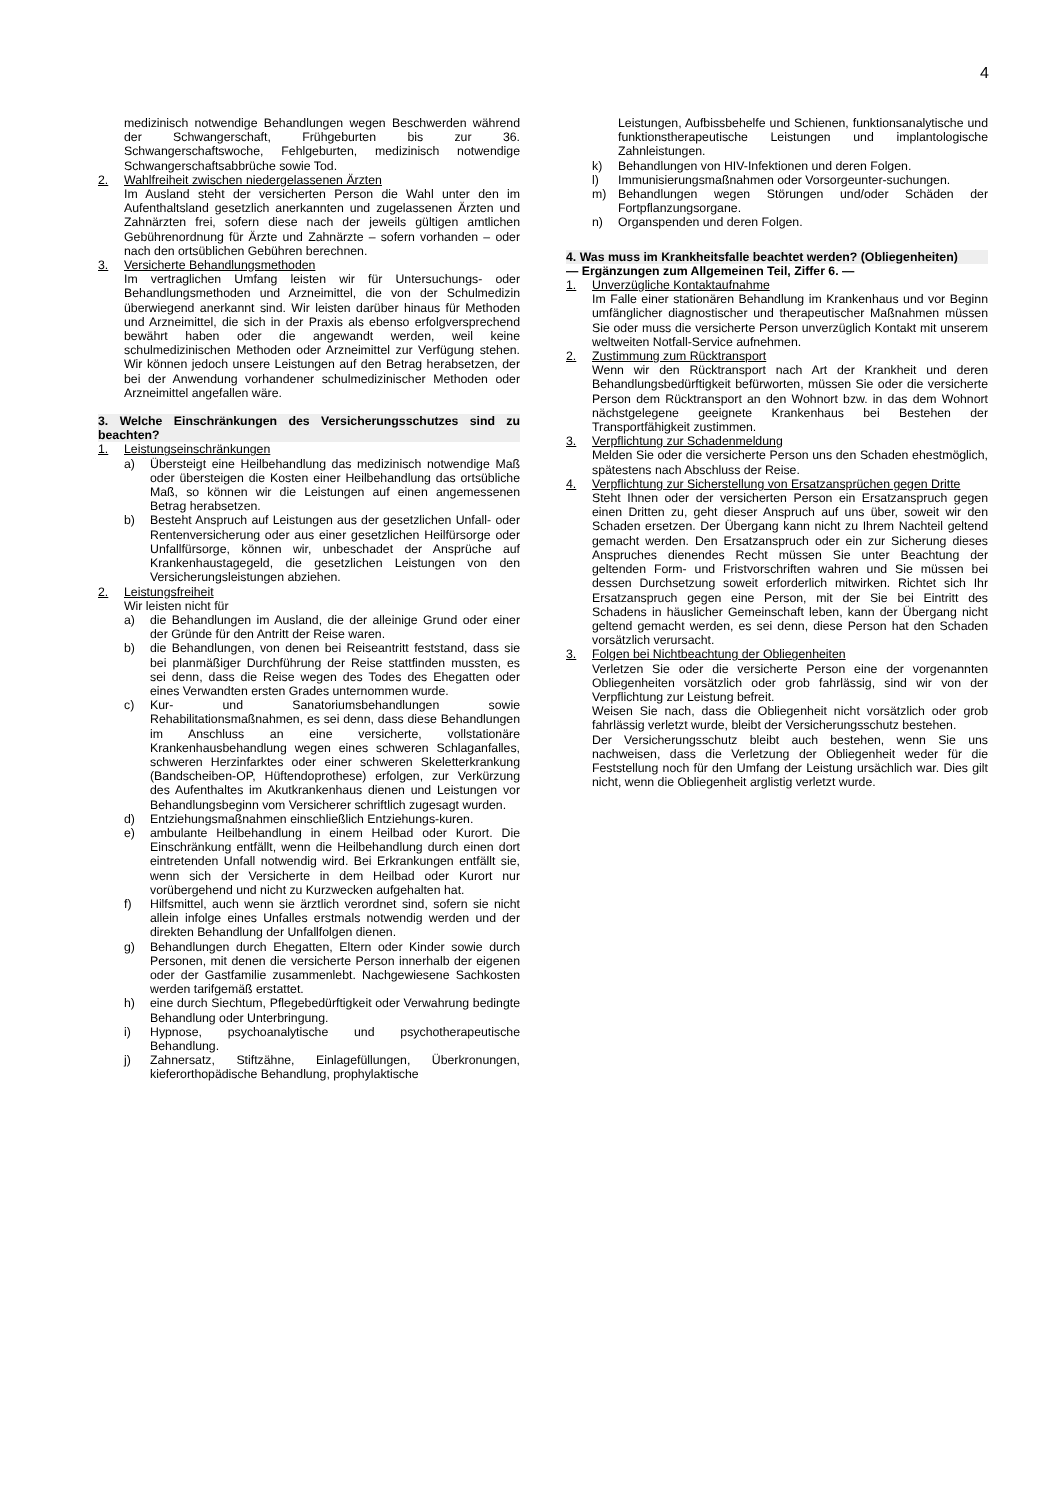4
medizinisch notwendige Behandlungen wegen Beschwerden während der Schwangerschaft, Frühgeburten bis zur 36. Schwangerschaftswoche, Fehlgeburten, medizinisch notwendige Schwangerschaftsabbrüche sowie Tod.
2. Wahlfreiheit zwischen niedergelassenen Ärzten
Im Ausland steht der versicherten Person die Wahl unter den im Aufenthaltsland gesetzlich anerkannten und zugelassenen Ärzten und Zahnärzten frei, sofern diese nach der jeweils gültigen amtlichen Gebührenordnung für Ärzte und Zahnärzte – sofern vorhanden – oder nach den ortsüblichen Gebühren berechnen.
3. Versicherte Behandlungsmethoden
Im vertraglichen Umfang leisten wir für Untersuchungs- oder Behandlungsmethoden und Arzneimittel, die von der Schulmedizin überwiegend anerkannt sind. Wir leisten darüber hinaus für Methoden und Arzneimittel, die sich in der Praxis als ebenso erfolgversprechend bewährt haben oder die angewandt werden, weil keine schulmedizinischen Methoden oder Arzneimittel zur Verfügung stehen. Wir können jedoch unsere Leistungen auf den Betrag herabsetzen, der bei der Anwendung vorhandener schulmedizinischer Methoden oder Arzneimittel angefallen wäre.
3. Welche Einschränkungen des Versicherungsschutzes sind zu beachten?
1. Leistungseinschränkungen
a) Übersteigt eine Heilbehandlung das medizinisch notwendige Maß oder übersteigen die Kosten einer Heilbehandlung das ortsübliche Maß, so können wir die Leistungen auf einen angemessenen Betrag herabsetzen.
b) Besteht Anspruch auf Leistungen aus der gesetzlichen Unfall- oder Rentenversicherung oder aus einer gesetzlichen Heilfürsorge oder Unfallfürsorge, können wir, unbeschadet der Ansprüche auf Krankenhaustagegeld, die gesetzlichen Leistungen von den Versicherungsleistungen abziehen.
2. Leistungsfreiheit
Wir leisten nicht für
a) die Behandlungen im Ausland, die der alleinige Grund oder einer der Gründe für den Antritt der Reise waren.
b) die Behandlungen, von denen bei Reiseantritt feststand, dass sie bei planmäßiger Durchführung der Reise stattfinden mussten, es sei denn, dass die Reise wegen des Todes des Ehegatten oder eines Verwandten ersten Grades unternommen wurde.
c) Kur- und Sanatoriumsbehandlungen sowie Rehabilitationsmaßnahmen, es sei denn, dass diese Behandlungen im Anschluss an eine versicherte, vollstationäre Krankenhausbehandlung wegen eines schweren Schlaganfalles, schweren Herzinfarktes oder einer schweren Skeletterkrankung (Bandscheiben-OP, Hüftendoprothese) erfolgen, zur Verkürzung des Aufenthaltes im Akutkrankenhaus dienen und Leistungen vor Behandlungsbeginn vom Versicherer schriftlich zugesagt wurden.
d) Entziehungsmaßnahmen einschließlich Entziehungs-kuren.
e) ambulante Heilbehandlung in einem Heilbad oder Kurort. Die Einschränkung entfällt, wenn die Heilbehandlung durch einen dort eintretenden Unfall notwendig wird. Bei Erkrankungen entfällt sie, wenn sich der Versicherte in dem Heilbad oder Kurort nur vorübergehend und nicht zu Kurzwecken aufgehalten hat.
f) Hilfsmittel, auch wenn sie ärztlich verordnet sind, sofern sie nicht allein infolge eines Unfalles erstmals notwendig werden und der direkten Behandlung der Unfallfolgen dienen.
g) Behandlungen durch Ehegatten, Eltern oder Kinder sowie durch Personen, mit denen die versicherte Person innerhalb der eigenen oder der Gastfamilie zusammenlebt. Nachgewiesene Sachkosten werden tarifgemäß erstattet.
h) eine durch Siechtum, Pflegebedürftigkeit oder Verwahrung bedingte Behandlung oder Unterbringung.
i) Hypnose, psychoanalytische und psychotherapeutische Behandlung.
j) Zahnersatz, Stiftzähne, Einlagefüllungen, Überkronungen, kieferorthopädische Behandlung, prophylaktische
Leistungen, Aufbissbehelfe und Schienen, funktionsanalytische und funktionstherapeutische Leistungen und implantologische Zahnleistungen.
k) Behandlungen von HIV-Infektionen und deren Folgen.
l) Immunisierungsmaßnahmen oder Vorsorgeunter-suchungen.
m) Behandlungen wegen Störungen und/oder Schäden der Fortpflanzungsorgane.
n) Organspenden und deren Folgen.
4. Was muss im Krankheitsfalle beachtet werden? (Obliegenheiten)
— Ergänzungen zum Allgemeinen Teil, Ziffer 6. —
1. Unverzügliche Kontaktaufnahme
Im Falle einer stationären Behandlung im Krankenhaus und vor Beginn umfänglicher diagnostischer und therapeutischer Maßnahmen müssen Sie oder muss die versicherte Person unverzüglich Kontakt mit unserem weltweiten Notfall-Service aufnehmen.
2. Zustimmung zum Rücktransport
Wenn wir den Rücktransport nach Art der Krankheit und deren Behandlungsbedürftigkeit befürworten, müssen Sie oder die versicherte Person dem Rücktransport an den Wohnort bzw. in das dem Wohnort nächstgelegene geeignete Krankenhaus bei Bestehen der Transportfähigkeit zustimmen.
3. Verpflichtung zur Schadenmeldung
Melden Sie oder die versicherte Person uns den Schaden ehestmöglich, spätestens nach Abschluss der Reise.
4. Verpflichtung zur Sicherstellung von Ersatzansprüchen gegen Dritte
Steht Ihnen oder der versicherten Person ein Ersatzanspruch gegen einen Dritten zu, geht dieser Anspruch auf uns über, soweit wir den Schaden ersetzen. Der Übergang kann nicht zu Ihrem Nachteil geltend gemacht werden. Den Ersatzanspruch oder ein zur Sicherung dieses Anspruches dienendes Recht müssen Sie unter Beachtung der geltenden Form- und Fristvorschriften wahren und Sie müssen bei dessen Durchsetzung soweit erforderlich mitwirken. Richtet sich Ihr Ersatzanspruch gegen eine Person, mit der Sie bei Eintritt des Schadens in häuslicher Gemeinschaft leben, kann der Übergang nicht geltend gemacht werden, es sei denn, diese Person hat den Schaden vorsätzlich verursacht.
3. Folgen bei Nichtbeachtung der Obliegenheiten
Verletzen Sie oder die versicherte Person eine der vorgenannten Obliegenheiten vorsätzlich oder grob fahrlässig, sind wir von der Verpflichtung zur Leistung befreit.
Weisen Sie nach, dass die Obliegenheit nicht vorsätzlich oder grob fahrlässig verletzt wurde, bleibt der Versicherungsschutz bestehen.
Der Versicherungsschutz bleibt auch bestehen, wenn Sie uns nachweisen, dass die Verletzung der Obliegenheit weder für die Feststellung noch für den Umfang der Leistung ursächlich war. Dies gilt nicht, wenn die Obliegenheit arglistig verletzt wurde.